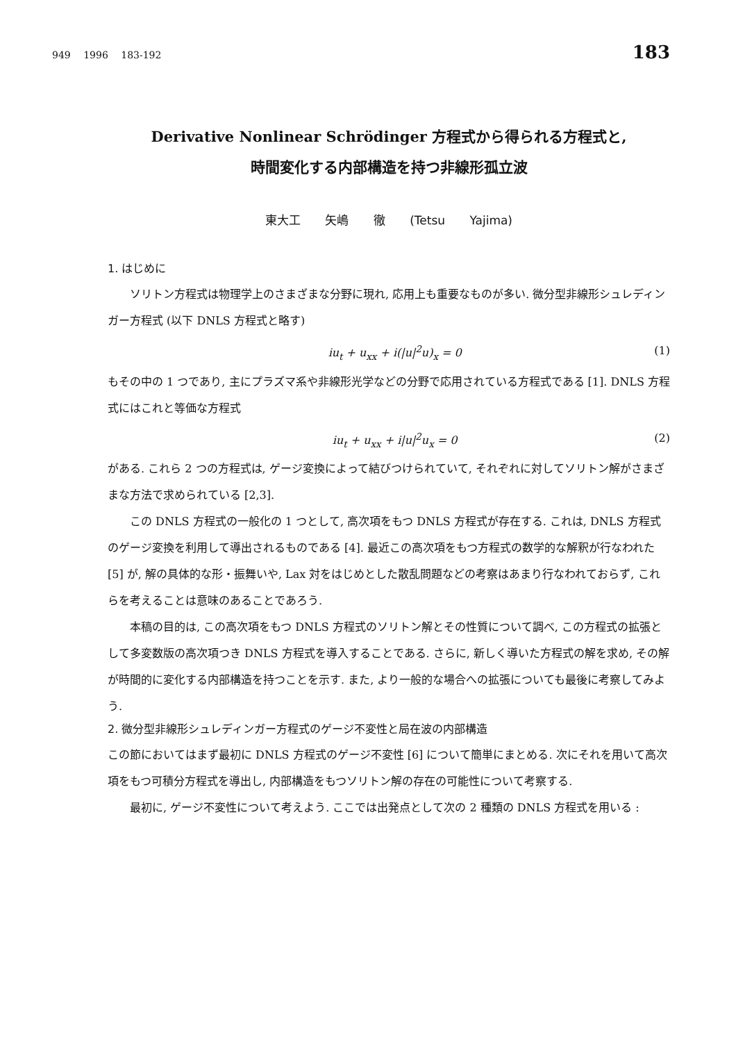949 1996 183-192 183
Derivative Nonlinear Schrödinger 方程式から得られる方程式と,
時間変化する内部構造を持つ非線形孤立波
東大工 矢嶋 徹 (Tetsu Yajima)
1. はじめに
ソリトン方程式は物理学上のさまざまな分野に現れ, 応用上も重要なものが多い. 微分型非線形シュレディンガー方程式 (以下 DNLS 方程式と略す)
iu<sub>t</sub> + u<sub>xx</sub> + i(|u|<sup>2</sup>u)<sub>x</sub> = 0 (1)
もその中の 1 つであり, 主にプラズマ系や非線形光学などの分野で応用されている方程式である [1]. DNLS 方程式にはこれと等価な方程式
iu<sub>t</sub> + u<sub>xx</sub> + i|u|<sup>2</sup>u<sub>x</sub> = 0 (2)
がある. これら 2 つの方程式は, ゲージ変換によって結びつけられていて, それぞれに対してソリトン解がさまざまな方法で求められている [2,3].
この DNLS 方程式の一般化の 1 つとして, 高次項をもつ DNLS 方程式が存在する. これは, DNLS 方程式のゲージ変換を利用して導出されるものである [4]. 最近この高次項をもつ方程式の数学的な解釈が行なわれた [5] が, 解の具体的な形・振舞いや, Lax 対をはじめとした散乱問題などの考察はあまり行なわれておらず, これらを考えることは意味のあることであろう.
本稿の目的は, この高次項をもつ DNLS 方程式のソリトン解とその性質について調べ, この方程式の拡張として多変数版の高次項つき DNLS 方程式を導入することである. さらに, 新しく導いた方程式の解を求め, その解が時間的に変化する内部構造を持つことを示す. また, より一般的な場合への拡張についても最後に考察してみよう.
2. 微分型非線形シュレディンガー方程式のゲージ不変性と局在波の内部構造
この節においてはまず最初に DNLS 方程式のゲージ不変性 [6] について簡単にまとめる. 次にそれを用いて高次項をもつ可積分方程式を導出し, 内部構造をもつソリトン解の存在の可能性について考察する.
最初に, ゲージ不変性について考えよう. ここでは出発点として次の 2 種類の DNLS 方程式を用いる :